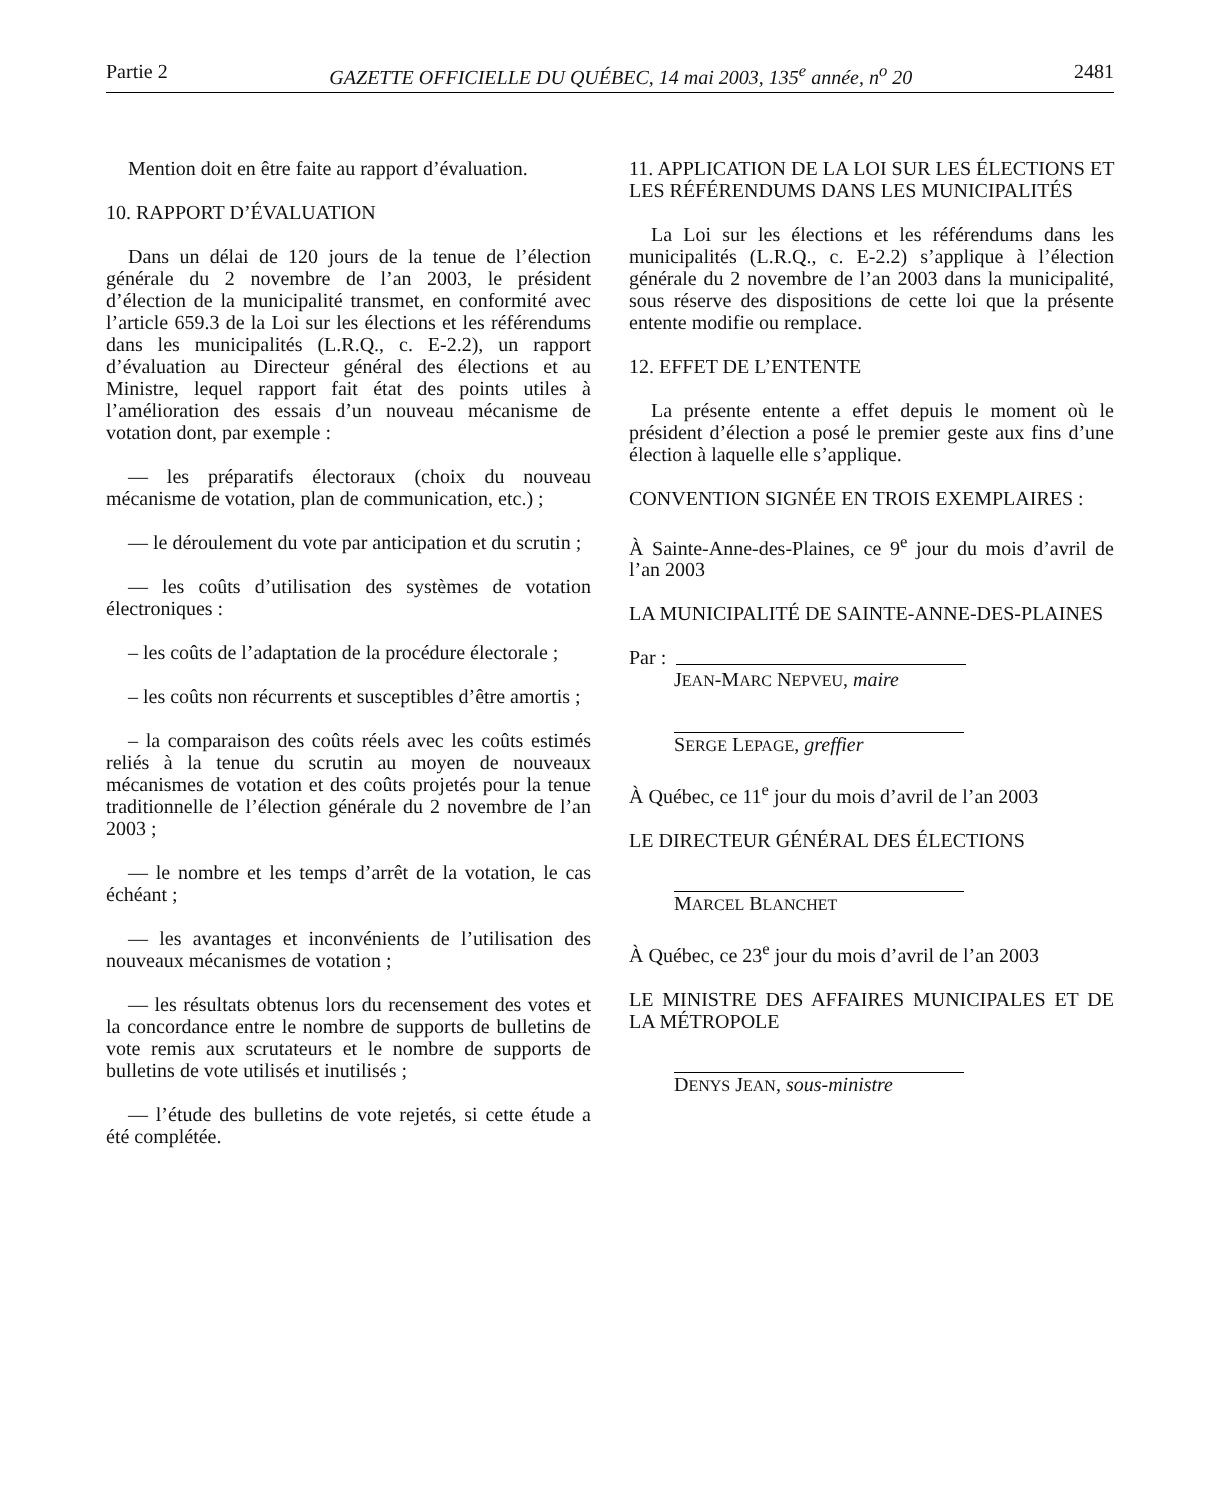Partie 2 GAZETTE OFFICIELLE DU QUÉBEC, 14 mai 2003, 135<sup>e</sup> année, n<sup>o</sup> 20 2481
Mention doit en être faite au rapport d’évaluation.
10. RAPPORT D’ÉVALUATION
Dans un délai de 120 jours de la tenue de l’élection générale du 2 novembre de l’an 2003, le président d’élection de la municipalité transmet, en conformité avec l’article 659.3 de la Loi sur les élections et les référendums dans les municipalités (L.R.Q., c. E-2.2), un rapport d’évaluation au Directeur général des élections et au Ministre, lequel rapport fait état des points utiles à l’amélioration des essais d’un nouveau mécanisme de votation dont, par exemple :
— les préparatifs électoraux (choix du nouveau mécanisme de votation, plan de communication, etc.) ;
— le déroulement du vote par anticipation et du scrutin ;
— les coûts d’utilisation des systèmes de votation électroniques :
– les coûts de l’adaptation de la procédure électorale ;
– les coûts non récurrents et susceptibles d’être amortis ;
– la comparaison des coûts réels avec les coûts estimés reliés à la tenue du scrutin au moyen de nouveaux mécanismes de votation et des coûts projetés pour la tenue traditionnelle de l’élection générale du 2 novembre de l’an 2003 ;
— le nombre et les temps d’arrêt de la votation, le cas échéant ;
— les avantages et inconvénients de l’utilisation des nouveaux mécanismes de votation ;
— les résultats obtenus lors du recensement des votes et la concordance entre le nombre de supports de bulletins de vote remis aux scrutateurs et le nombre de supports de bulletins de vote utilisés et inutilisés ;
— l’étude des bulletins de vote rejetés, si cette étude a été complétée.
11. APPLICATION DE LA LOI SUR LES ÉLECTIONS ET LES RÉFÉRENDUMS DANS LES MUNICIPALITÉS
La Loi sur les élections et les référendums dans les municipalités (L.R.Q., c. E-2.2) s’applique à l’élection générale du 2 novembre de l’an 2003 dans la municipalité, sous réserve des dispositions de cette loi que la présente entente modifie ou remplace.
12. EFFET DE L’ENTENTE
La présente entente a effet depuis le moment où le président d’élection a posé le premier geste aux fins d’une élection à laquelle elle s’applique.
CONVENTION SIGNÉE EN TROIS EXEMPLAIRES :
À Sainte-Anne-des-Plaines, ce 9<sup>e</sup> jour du mois d’avril de l’an 2003
LA MUNICIPALITÉ DE SAINTE-ANNE-DES-PLAINES
Par :
JEAN-MARC NEPVEU, maire
SERGE LEPAGE, greffier
À Québec, ce 11<sup>e</sup> jour du mois d’avril de l’an 2003
LE DIRECTEUR GÉNÉRAL DES ÉLECTIONS
MARCEL BLANCHET
À Québec, ce 23<sup>e</sup> jour du mois d’avril de l’an 2003
LE MINISTRE DES AFFAIRES MUNICIPALES ET DE LA MÉTROPOLE
DENYS JEAN, sous-ministre